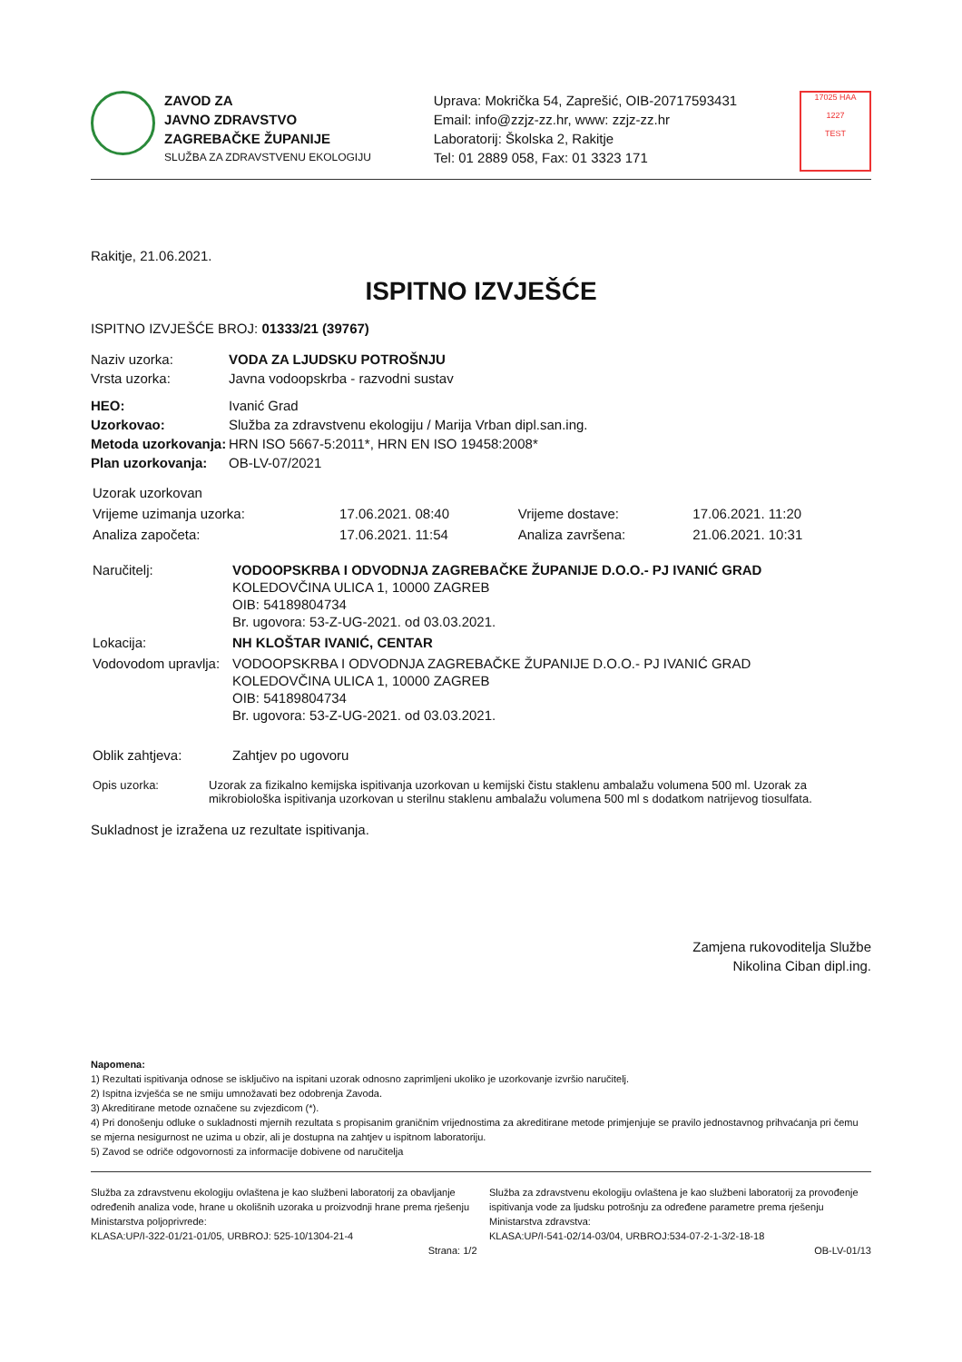ZAVOD ZA
JAVNO ZDRAVSTVO
ZAGREBAČKE ŽUPANIJE
SLUŽBA ZA ZDRAVSTVENU EKOLOGIJU
Uprava: Mokrička 54, Zaprešić, OIB-20717593431
Email: info@zzjz-zz.hr, www: zzjz-zz.hr
Laboratorij: Školska 2, Rakitje
Tel: 01 2889 058, Fax: 01 3323 171
17025 HAA
1227
TEST
Rakitje, 21.06.2021.
ISPITNO IZVJEŠĆE
ISPITNO IZVJEŠĆE BROJ: 01333/21 (39767)
| Naziv uzorka: | VODA ZA LJUDSKU POTROŠNJU |
| Vrsta uzorka: | Javna vodoopskrba - razvodni sustav |
| HEO: | Ivanić Grad |
| Uzorkovao: | Služba za zdravstvenu ekologiju / Marija Vrban dipl.san.ing. |
| Metoda uzorkovanja: | HRN ISO 5667-5:2011*, HRN EN ISO 19458:2008* |
| Plan uzorkovanja: | OB-LV-07/2021 |
| Uzorak uzorkovan | | | |
| Vrijeme uzimanja uzorka: | 17.06.2021. 08:40 | Vrijeme dostave: | 17.06.2021. 11:20 |
| Analiza započeta: | 17.06.2021. 11:54 | Analiza završena: | 21.06.2021. 10:31 |
| Naručitelj: | VODOOPSKRBA I ODVODNJA ZAGREBAČKE ŽUPANIJE D.O.O.- PJ IVANIĆ GRAD KOLEDOVČINA ULICA 1, 10000 ZAGREB OIB: 54189804734 Br. ugovora: 53-Z-UG-2021. od 03.03.2021. |
| Lokacija: | NH KLOŠTAR IVANIĆ, CENTAR |
| Vodovodom upravlja: | VODOOPSKRBA I ODVODNJA ZAGREBAČKE ŽUPANIJE D.O.O.- PJ IVANIĆ GRAD KOLEDOVČINA ULICA 1, 10000 ZAGREB OIB: 54189804734 Br. ugovora: 53-Z-UG-2021. od 03.03.2021. |
| Oblik zahtjeva: | Zahtjev po ugovoru |
| Opis uzorka: | Uzorak za fizikalno kemijska ispitivanja uzorkovan u kemijski čistu staklenu ambalažu volumena 500 ml. Uzorak za mikrobiološka ispitivanja uzorkovan u sterilnu staklenu ambalažu volumena 500 ml s dodatkom natrijevog tiosulfata. |
Sukladnost je izražena uz rezultate ispitivanja.
Zamjena rukovoditelja Službe
Nikolina Ciban dipl.ing.
Napomena:
1) Rezultati ispitivanja odnose se isključivo na ispitani uzorak odnosno zaprimljeni ukoliko je uzorkovanje izvršio naručitelj.
2) Ispitna izvješća se ne smiju umnožavati bez odobrenja Zavoda.
3) Akreditirane metode označene su zvjezdicom (*).
4) Pri donošenju odluke o sukladnosti mjernih rezultata s propisanim graničnim vrijednostima za akreditirane metode primjenjuje se pravilo jednostavnog prihvaćanja pri čemu se mjerna nesigurnost ne uzima u obzir, ali je dostupna na zahtjev u ispitnom laboratoriju.
5) Zavod se odriče odgovornosti za informacije dobivene od naručitelja
Služba za zdravstvenu ekologiju ovlaštena je kao službeni laboratorij za obavljanje određenih analiza vode, hrane u okolišnih uzoraka u proizvodnji hrane prema rješenju Ministarstva poljoprivrede:
KLASA:UP/I-322-01/21-01/05, URBROJ: 525-10/1304-21-4
Služba za zdravstvenu ekologiju ovlaštena je kao službeni laboratorij za provođenje ispitivanja vode za ljudsku potrošnju za određene parametre prema rješenju Ministarstva zdravstva:
KLASA:UP/I-541-02/14-03/04, URBROJ:534-07-2-1-3/2-18-18
Strana: 1/2 OB-LV-01/13